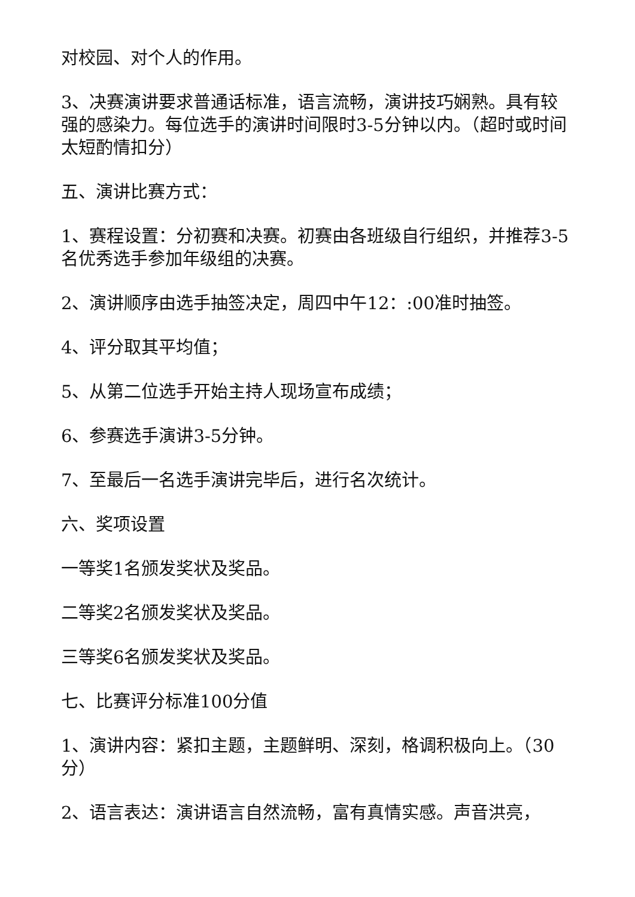对校园、对个人的作用。
3、决赛演讲要求普通话标准，语言流畅，演讲技巧娴熟。具有较强的感染力。每位选手的演讲时间限时3-5分钟以内。（超时或时间太短酌情扣分）
五、演讲比赛方式：
1、赛程设置：分初赛和决赛。初赛由各班级自行组织，并推荐3-5名优秀选手参加年级组的决赛。
2、演讲顺序由选手抽签决定，周四中午12：:00准时抽签。
4、评分取其平均值；
5、从第二位选手开始主持人现场宣布成绩；
6、参赛选手演讲3-5分钟。
7、至最后一名选手演讲完毕后，进行名次统计。
六、奖项设置
一等奖1名颁发奖状及奖品。
二等奖2名颁发奖状及奖品。
三等奖6名颁发奖状及奖品。
七、比赛评分标准100分值
1、演讲内容：紧扣主题，主题鲜明、深刻，格调积极向上。（30分）
2、语言表达：演讲语言自然流畅，富有真情实感。声音洪亮，